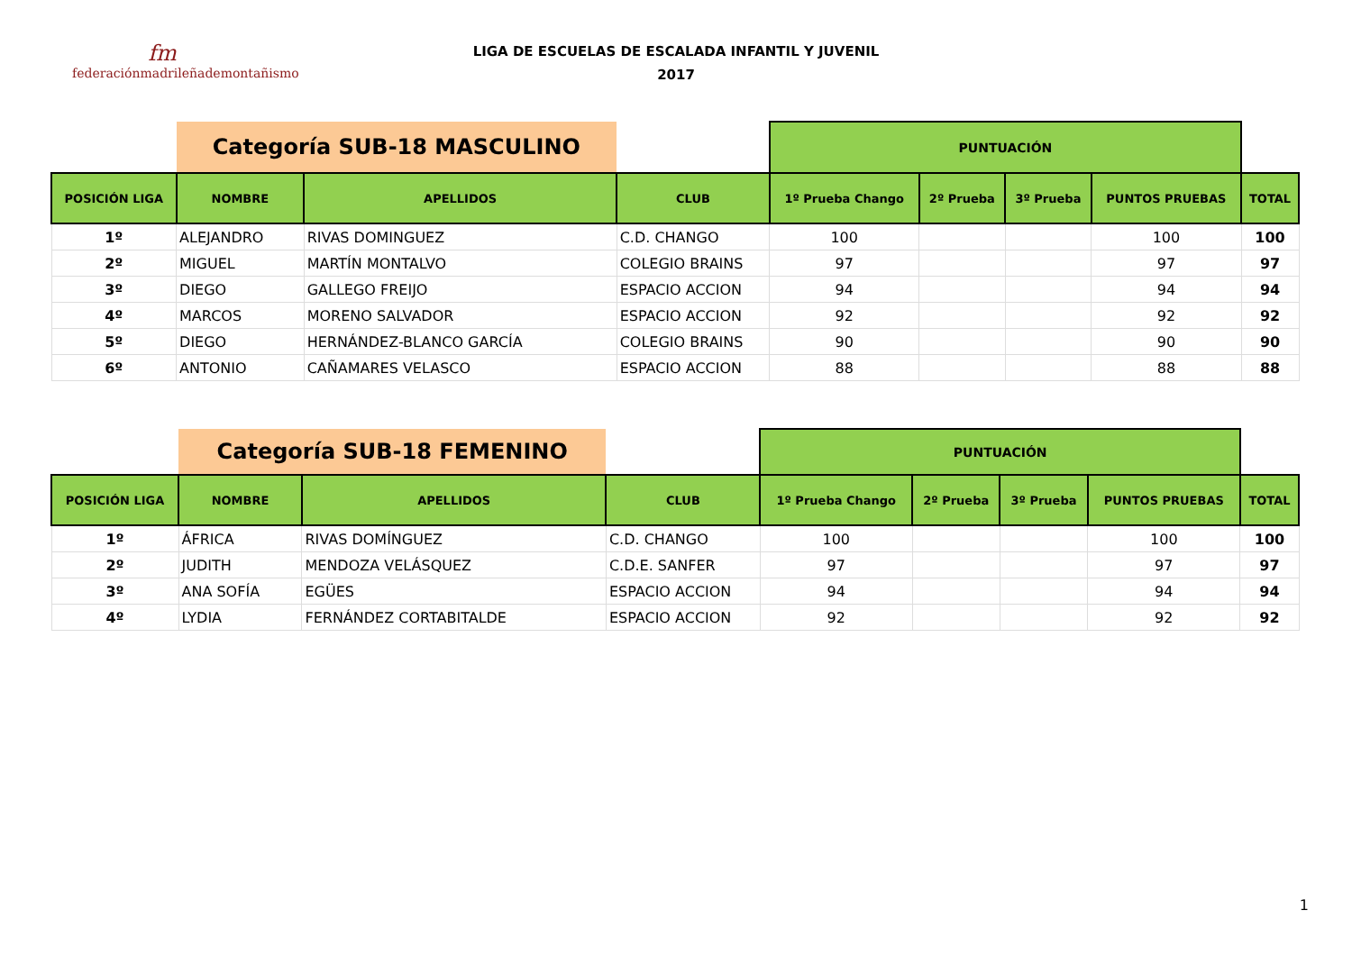fm
federaciónmadrileñademontañismo
LIGA DE ESCUELAS DE ESCALADA INFANTIL Y JUVENIL
2017
| | Categoría SUB-18 MASCULINO | | | PUNTUACIÓN | | | | |
| POSICIÓN LIGA | NOMBRE | APELLIDOS | CLUB | 1º Prueba Chango | 2º Prueba | 3º Prueba | PUNTOS PRUEBAS | TOTAL |
| 1º | ALEJANDRO | RIVAS DOMINGUEZ | C.D. CHANGO | 100 | | | 100 | 100 |
| 2º | MIGUEL | MARTÍN MONTALVO | COLEGIO BRAINS | 97 | | | 97 | 97 |
| 3º | DIEGO | GALLEGO FREIJO | ESPACIO ACCION | 94 | | | 94 | 94 |
| 4º | MARCOS | MORENO SALVADOR | ESPACIO ACCION | 92 | | | 92 | 92 |
| 5º | DIEGO | HERNÁNDEZ-BLANCO GARCÍA | COLEGIO BRAINS | 90 | | | 90 | 90 |
| 6º | ANTONIO | CAÑAMARES VELASCO | ESPACIO ACCION | 88 | | | 88 | 88 |
| | Categoría SUB-18 FEMENINO | | | PUNTUACIÓN | | | | |
| POSICIÓN LIGA | NOMBRE | APELLIDOS | CLUB | 1º Prueba Chango | 2º Prueba | 3º Prueba | PUNTOS PRUEBAS | TOTAL |
| 1º | ÁFRICA | RIVAS DOMÍNGUEZ | C.D. CHANGO | 100 | | | 100 | 100 |
| 2º | JUDITH | MENDOZA VELÁSQUEZ | C.D.E. SANFER | 97 | | | 97 | 97 |
| 3º | ANA SOFÍA | EGÜES | ESPACIO ACCION | 94 | | | 94 | 94 |
| 4º | LYDIA | FERNÁNDEZ CORTABITALDE | ESPACIO ACCION | 92 | | | 92 | 92 |
1